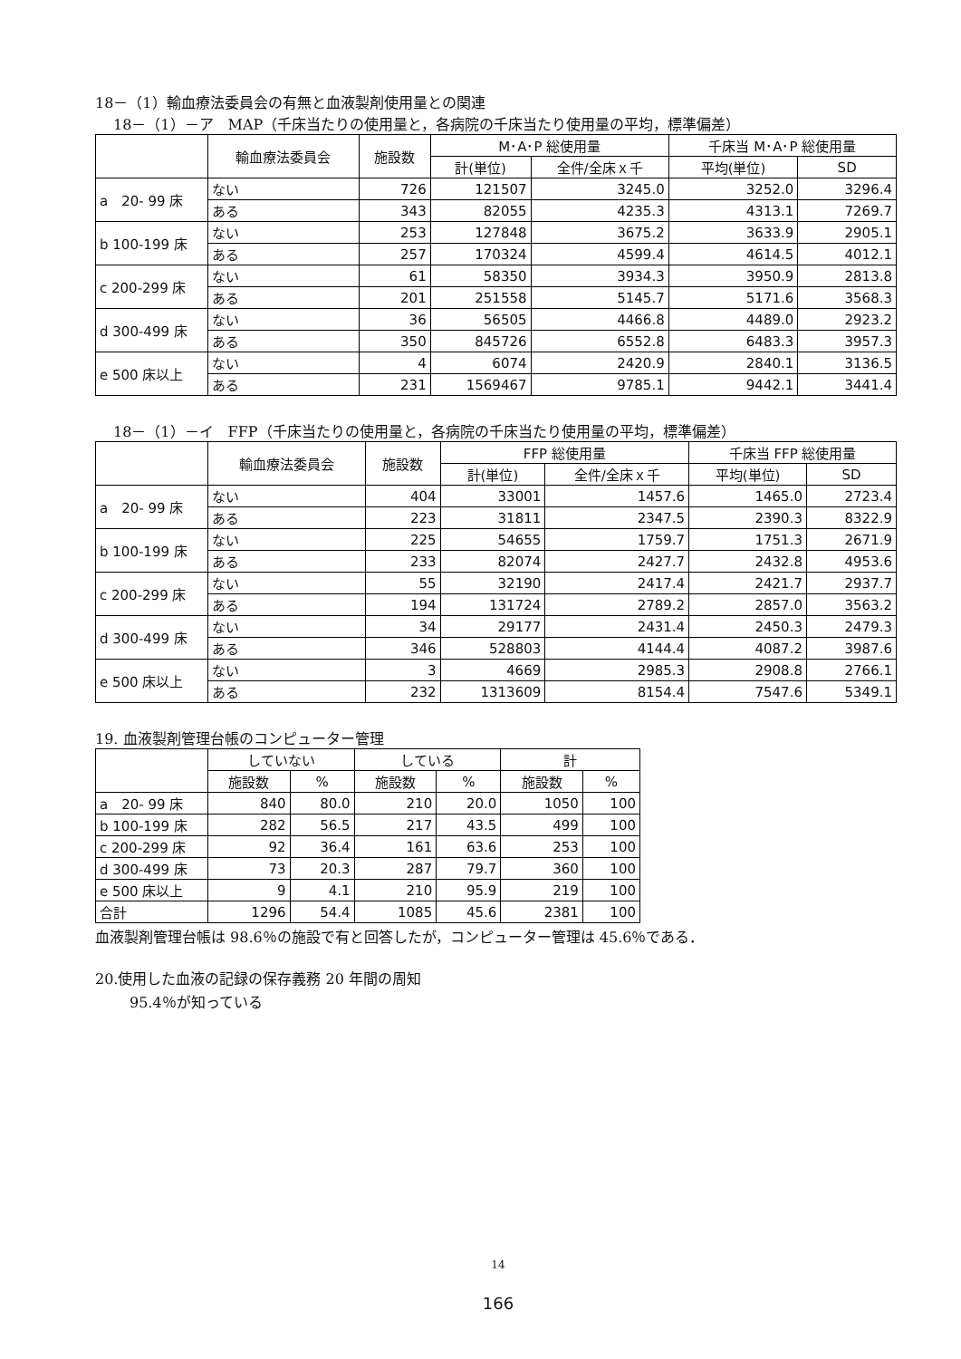18－（1）輸血療法委員会の有無と血液製剤使用量との関連
18－（1）－ア　MAP（千床当たりの使用量と，各病院の千床当たり使用量の平均，標準偏差）
| | 輸血療法委員会 | 施設数 | M･A･P 総使用量 | | 千床当 M･A･P 総使用量 | |
| --- | --- | --- | --- | --- | --- | --- |
| | | | 計(単位) | 全件/全床ｘ千 | 平均(単位) | SD |
| a 20- 99 床 | ない | 726 | 121507 | 3245.0 | 3252.0 | 3296.4 |
| | ある | 343 | 82055 | 4235.3 | 4313.1 | 7269.7 |
| b 100-199 床 | ない | 253 | 127848 | 3675.2 | 3633.9 | 2905.1 |
| | ある | 257 | 170324 | 4599.4 | 4614.5 | 4012.1 |
| c 200-299 床 | ない | 61 | 58350 | 3934.3 | 3950.9 | 2813.8 |
| | ある | 201 | 251558 | 5145.7 | 5171.6 | 3568.3 |
| d 300-499 床 | ない | 36 | 56505 | 4466.8 | 4489.0 | 2923.2 |
| | ある | 350 | 845726 | 6552.8 | 6483.3 | 3957.3 |
| e 500 床以上 | ない | 4 | 6074 | 2420.9 | 2840.1 | 3136.5 |
| | ある | 231 | 1569467 | 9785.1 | 9442.1 | 3441.4 |
18－（1）－イ　FFP（千床当たりの使用量と，各病院の千床当たり使用量の平均，標準偏差）
| | 輸血療法委員会 | 施設数 | FFP 総使用量 | | 千床当 FFP 総使用量 | |
| --- | --- | --- | --- | --- | --- | --- |
| | | | 計(単位) | 全件/全床ｘ千 | 平均(単位) | SD |
| a 20- 99 床 | ない | 404 | 33001 | 1457.6 | 1465.0 | 2723.4 |
| | ある | 223 | 31811 | 2347.5 | 2390.3 | 8322.9 |
| b 100-199 床 | ない | 225 | 54655 | 1759.7 | 1751.3 | 2671.9 |
| | ある | 233 | 82074 | 2427.7 | 2432.8 | 4953.6 |
| c 200-299 床 | ない | 55 | 32190 | 2417.4 | 2421.7 | 2937.7 |
| | ある | 194 | 131724 | 2789.2 | 2857.0 | 3563.2 |
| d 300-499 床 | ない | 34 | 29177 | 2431.4 | 2450.3 | 2479.3 |
| | ある | 346 | 528803 | 4144.4 | 4087.2 | 3987.6 |
| e 500 床以上 | ない | 3 | 4669 | 2985.3 | 2908.8 | 2766.1 |
| | ある | 232 | 1313609 | 8154.4 | 7547.6 | 5349.1 |
19. 血液製剤管理台帳のコンピューター管理
| | していない | | している | | 計 | |
| --- | --- | --- | --- | --- | --- | --- |
| | 施設数 | % | 施設数 | % | 施設数 | % |
| a 20- 99 床 | 840 | 80.0 | 210 | 20.0 | 1050 | 100 |
| b 100-199 床 | 282 | 56.5 | 217 | 43.5 | 499 | 100 |
| c 200-299 床 | 92 | 36.4 | 161 | 63.6 | 253 | 100 |
| d 300-499 床 | 73 | 20.3 | 287 | 79.7 | 360 | 100 |
| e 500 床以上 | 9 | 4.1 | 210 | 95.9 | 219 | 100 |
| 合計 | 1296 | 54.4 | 1085 | 45.6 | 2381 | 100 |
血液製剤管理台帳は 98.6％の施設で有と回答したが，コンピューター管理は 45.6％である．
20.使用した血液の記録の保存義務 20 年間の周知
95.4％が知っている
14
166